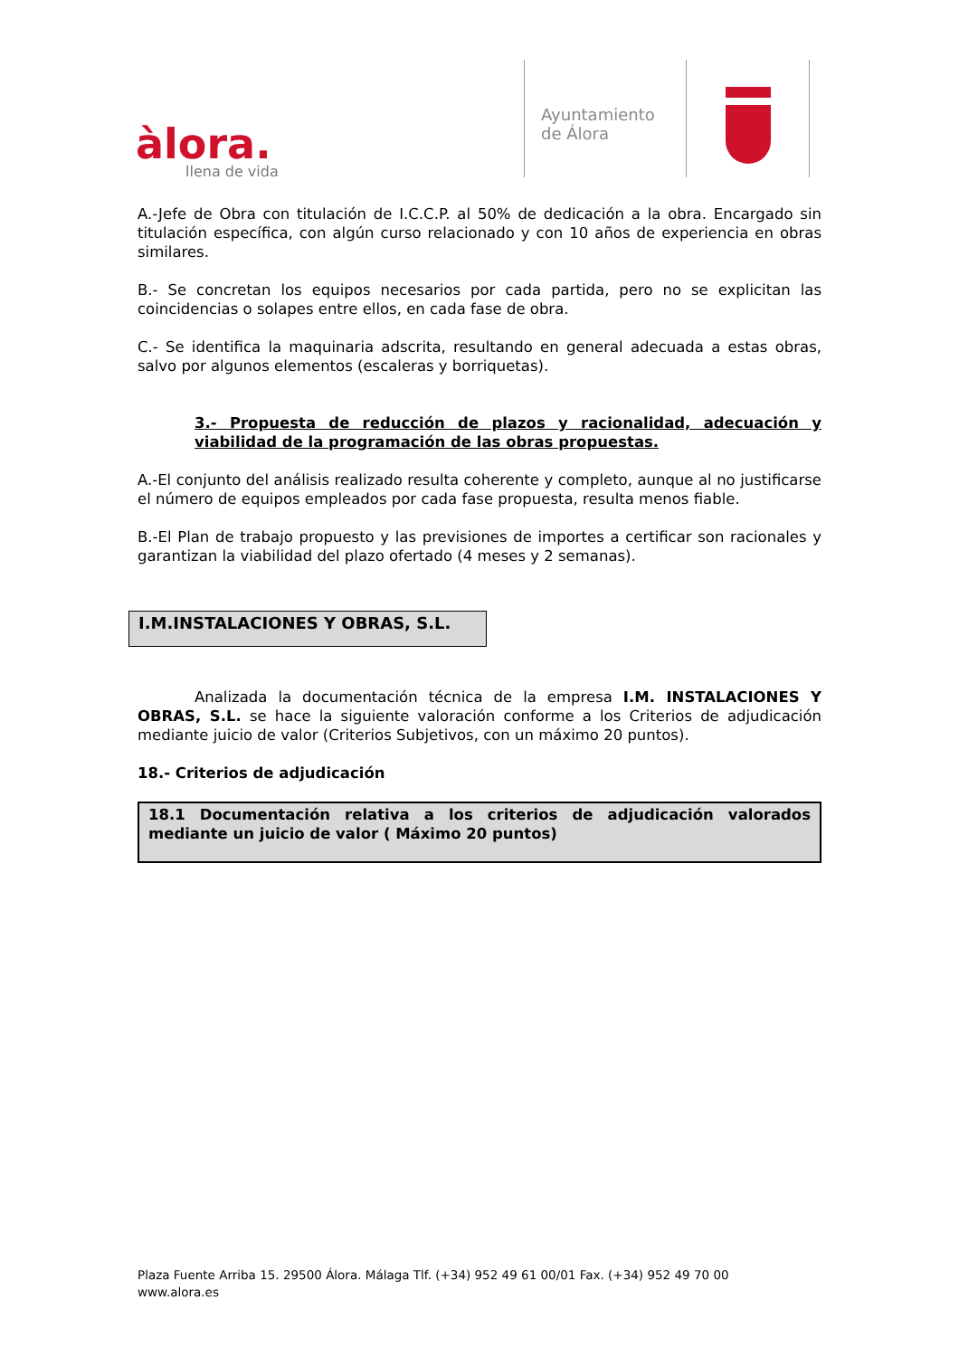àlora.
llena de vida
Ayuntamiento
de Álora
A.-Jefe de Obra con titulación de I.C.C.P. al 50% de dedicación a la obra. Encargado sin titulación específica, con algún curso relacionado y con 10 años de experiencia en obras similares.
B.- Se concretan los equipos necesarios por cada partida, pero no se explicitan las coincidencias o solapes entre ellos, en cada fase de obra.
C.- Se identifica la maquinaria adscrita, resultando en general adecuada a estas obras, salvo por algunos elementos (escaleras y borriquetas).
3.- Propuesta de reducción de plazos y racionalidad, adecuación y viabilidad de la programación de las obras propuestas.
A.-El conjunto del análisis realizado resulta coherente y completo, aunque al no justificarse el número de equipos empleados por cada fase propuesta, resulta menos fiable.
B.-El Plan de trabajo propuesto y las previsiones de importes a certificar son racionales y garantizan la viabilidad del plazo ofertado (4 meses y 2 semanas).
I.M.INSTALACIONES Y OBRAS, S.L.
Analizada la documentación técnica de la empresa I.M. INSTALACIONES Y OBRAS, S.L. se hace la siguiente valoración conforme a los Criterios de adjudicación mediante juicio de valor (Criterios Subjetivos, con un máximo 20 puntos).
18.- Criterios de adjudicación
18.1 Documentación relativa a los criterios de adjudicación valorados mediante un juicio de valor ( Máximo 20 puntos)
Plaza Fuente Arriba 15. 29500 Álora. Málaga Tlf. (+34) 952 49 61 00/01 Fax. (+34) 952 49 70 00
www.alora.es